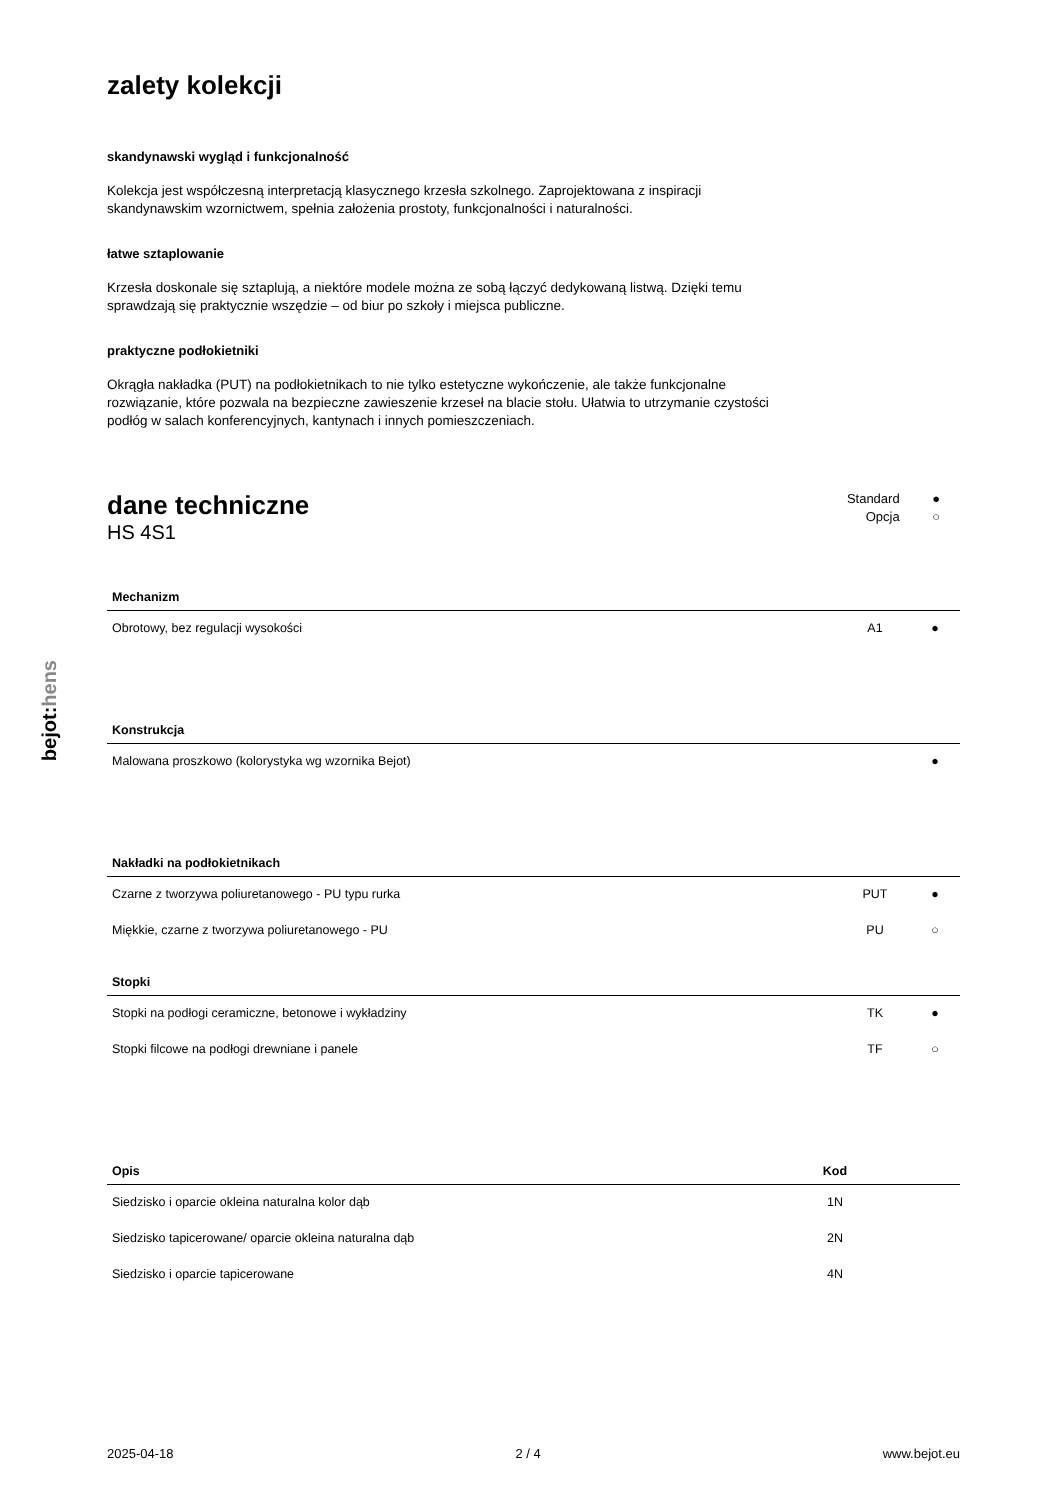bejot:hens
zalety kolekcji
skandynawski wygląd i funkcjonalność
Kolekcja jest współczesną interpretacją klasycznego krzesła szkolnego. Zaprojektowana z inspiracji skandynawskim wzornictwem, spełnia założenia prostoty, funkcjonalności i naturalności.
łatwe sztaplowanie
Krzesła doskonale się sztaplują, a niektóre modele można ze sobą łączyć dedykowaną listwą. Dzięki temu sprawdzają się praktycznie wszędzie – od biur po szkoły i miejsca publiczne.
praktyczne podłokietniki
Okrągła nakładka (PUT) na podłokietnikach to nie tylko estetyczne wykończenie, ale także funkcjonalne rozwiązanie, które pozwala na bezpieczne zawieszenie krzeseł na blacie stołu. Ułatwia to utrzymanie czystości podłóg w salach konferencyjnych, kantynach i innych pomieszczeniach.
dane techniczne
HS 4S1
Standard ●
Opcja ○
| Mechanizm | | |
| --- | --- | --- |
| Obrotowy, bez regulacji wysokości | A1 | ● |
| Konstrukcja | | |
| --- | --- | --- |
| Malowana proszkowo (kolorystyka wg wzornika Bejot) | | ● |
| Nakładki na podłokietnikach | | |
| --- | --- | --- |
| Czarne z tworzywa poliuretanowego - PU typu rurka | PUT | ● |
| Miękkie, czarne z tworzywa poliuretanowego - PU | PU | ○ |
| Stopki | | |
| --- | --- | --- |
| Stopki na podłogi ceramiczne, betonowe i wykładziny | TK | ● |
| Stopki filcowe na podłogi drewniane i panele | TF | ○ |
| Opis | Kod | |
| --- | --- | --- |
| Siedzisko i oparcie okleina naturalna kolor dąb | 1N | |
| Siedzisko tapicerowane/ oparcie okleina naturalna dąb | 2N | |
| Siedzisko i oparcie tapicerowane | 4N | |
2025-04-18 2 / 4 www.bejot.eu